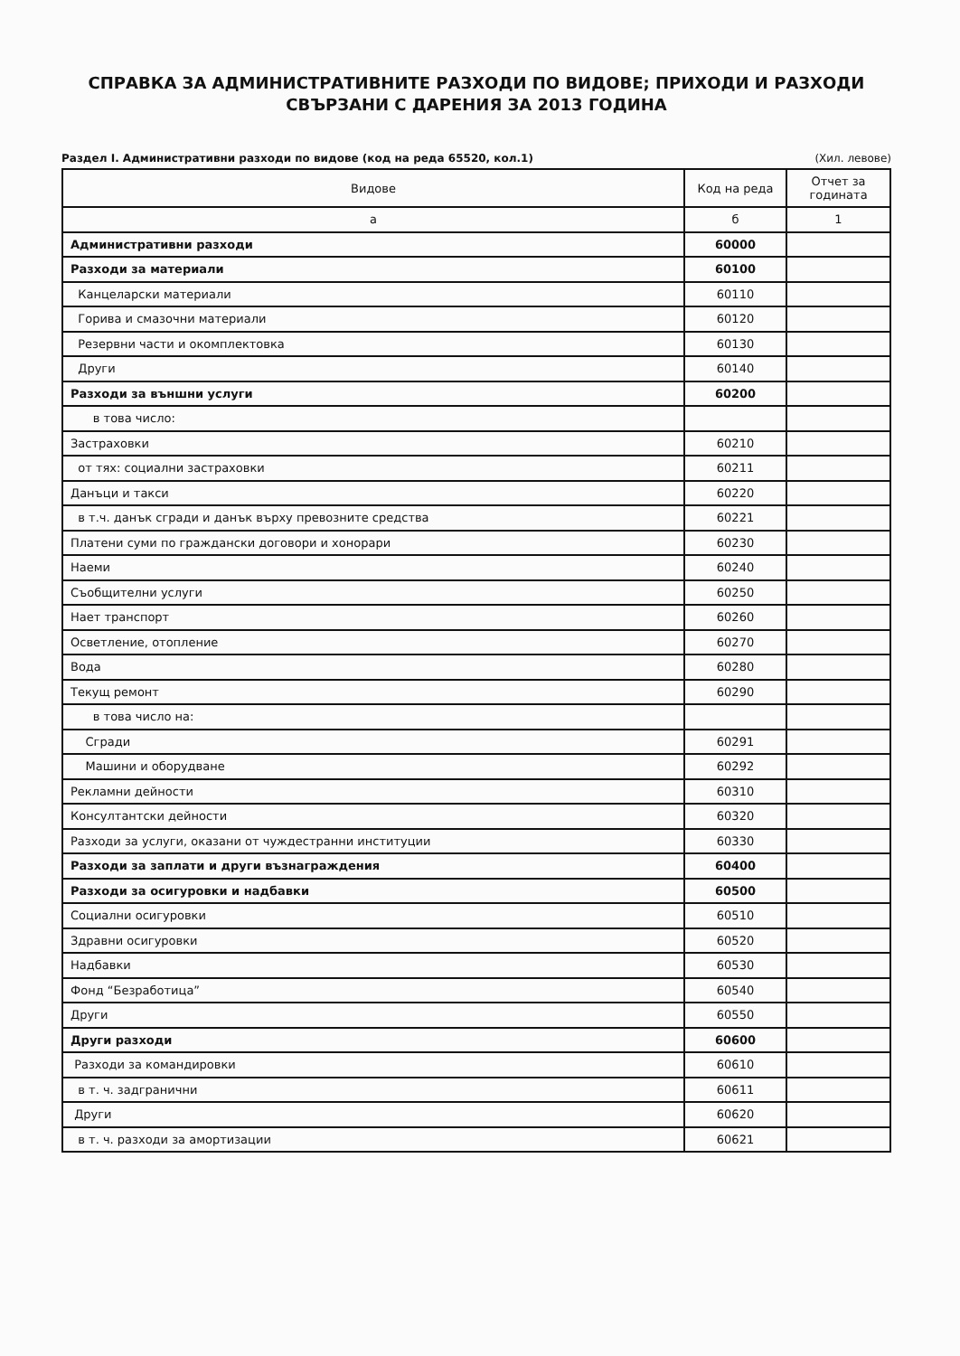СПРАВКА ЗА АДМИНИСТРАТИВНИТЕ РАЗХОДИ ПО ВИДОВЕ; ПРИХОДИ И РАЗХОДИ
СВЪРЗАНИ С ДАРЕНИЯ ЗА 2013 ГОДИНА
Раздел I. Административни разходи по видове (код на реда 65520, кол.1) (Хил. левове)
| Видове | Код на реда | Отчет за годината |
| --- | --- | --- |
| а | б | 1 |
| Административни разходи | 60000 | |
| Разходи за материали | 60100 | |
| Канцеларски материали | 60110 | |
| Горива и смазочни материали | 60120 | |
| Резервни части и окомплектовка | 60130 | |
| Други | 60140 | |
| Разходи за външни услуги | 60200 | |
| в това число: | | |
| Застраховки | 60210 | |
| от тях: социални застраховки | 60211 | |
| Данъци и такси | 60220 | |
| в т.ч. данък сгради и данък върху превозните средства | 60221 | |
| Платени суми по граждански договори и хонорари | 60230 | |
| Наеми | 60240 | |
| Съобщителни услуги | 60250 | |
| Нает транспорт | 60260 | |
| Осветление, отопление | 60270 | |
| Вода | 60280 | |
| Текущ ремонт | 60290 | |
| в това число на: | | |
| Сгради | 60291 | |
| Машини и оборудване | 60292 | |
| Рекламни дейности | 60310 | |
| Консултантски дейности | 60320 | |
| Разходи за услуги, оказани от чуждестранни институции | 60330 | |
| Разходи за заплати и други възнаграждения | 60400 | |
| Разходи за осигуровки и надбавки | 60500 | |
| Социални осигуровки | 60510 | |
| Здравни осигуровки | 60520 | |
| Надбавки | 60530 | |
| Фонд “Безработица” | 60540 | |
| Други | 60550 | |
| Други разходи | 60600 | |
| Разходи за командировки | 60610 | |
| в т. ч. задгранични | 60611 | |
| Други | 60620 | |
| в т. ч. разходи за амортизации | 60621 | |